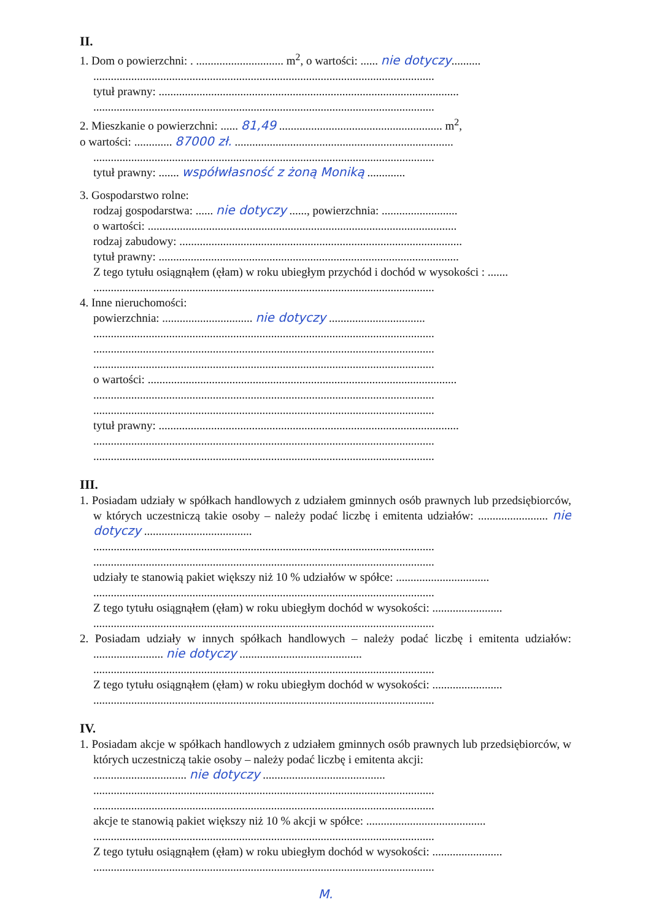II.
1. Dom o powierzchni: . .............................. m<sup>2</sup>, o wartości: ...... nie dotyczy..........
.....................................................................................................................
tytuł prawny: .......................................................................................................
.....................................................................................................................
2. Mieszkanie o powierzchni: ...... 81,49 ........................................................ m<sup>2</sup>,
o wartości: ............. 87000 zł. ...........................................................................
.....................................................................................................................
tytuł prawny: ....... współwłasność z żoną Moniką .............
3. Gospodarstwo rolne:
rodzaj gospodarstwa: ...... nie dotyczy ......, powierzchnia: ..........................
o wartości: ..........................................................................................................
rodzaj zabudowy: .................................................................................................
tytuł prawny: .......................................................................................................
Z tego tytułu osiągnąłem (ęłam) w roku ubiegłym przychód i dochód w wysokości : .......
.....................................................................................................................
4. Inne nieruchomości:
powierzchnia: ............................... nie dotyczy .................................
.....................................................................................................................
.....................................................................................................................
.....................................................................................................................
o wartości: ..........................................................................................................
.....................................................................................................................
.....................................................................................................................
tytuł prawny: .......................................................................................................
.....................................................................................................................
.....................................................................................................................
III.
1. Posiadam udziały w spółkach handlowych z udziałem gminnych osób prawnych lub przedsiębiorców, w których uczestniczą takie osoby – należy podać liczbę i emitenta udziałów: ........................ nie dotyczy .....................................
.....................................................................................................................
.....................................................................................................................
udziały te stanowią pakiet większy niż 10 % udziałów w spółce: ................................
.....................................................................................................................
Z tego tytułu osiągnąłem (ęłam) w roku ubiegłym dochód w wysokości: ........................
.....................................................................................................................
2. Posiadam udziały w innych spółkach handlowych – należy podać liczbę i emitenta udziałów: ........................ nie dotyczy ..........................................
.....................................................................................................................
Z tego tytułu osiągnąłem (ęłam) w roku ubiegłym dochód w wysokości: ........................
.....................................................................................................................
IV.
1. Posiadam akcje w spółkach handlowych z udziałem gminnych osób prawnych lub przedsiębiorców, w których uczestniczą takie osoby – należy podać liczbę i emitenta akcji:
................................ nie dotyczy ..........................................
.....................................................................................................................
.....................................................................................................................
akcje te stanowią pakiet większy niż 10 % akcji w spółce: .........................................
.....................................................................................................................
Z tego tytułu osiągnąłem (ęłam) w roku ubiegłym dochód w wysokości: ........................
.....................................................................................................................
M.